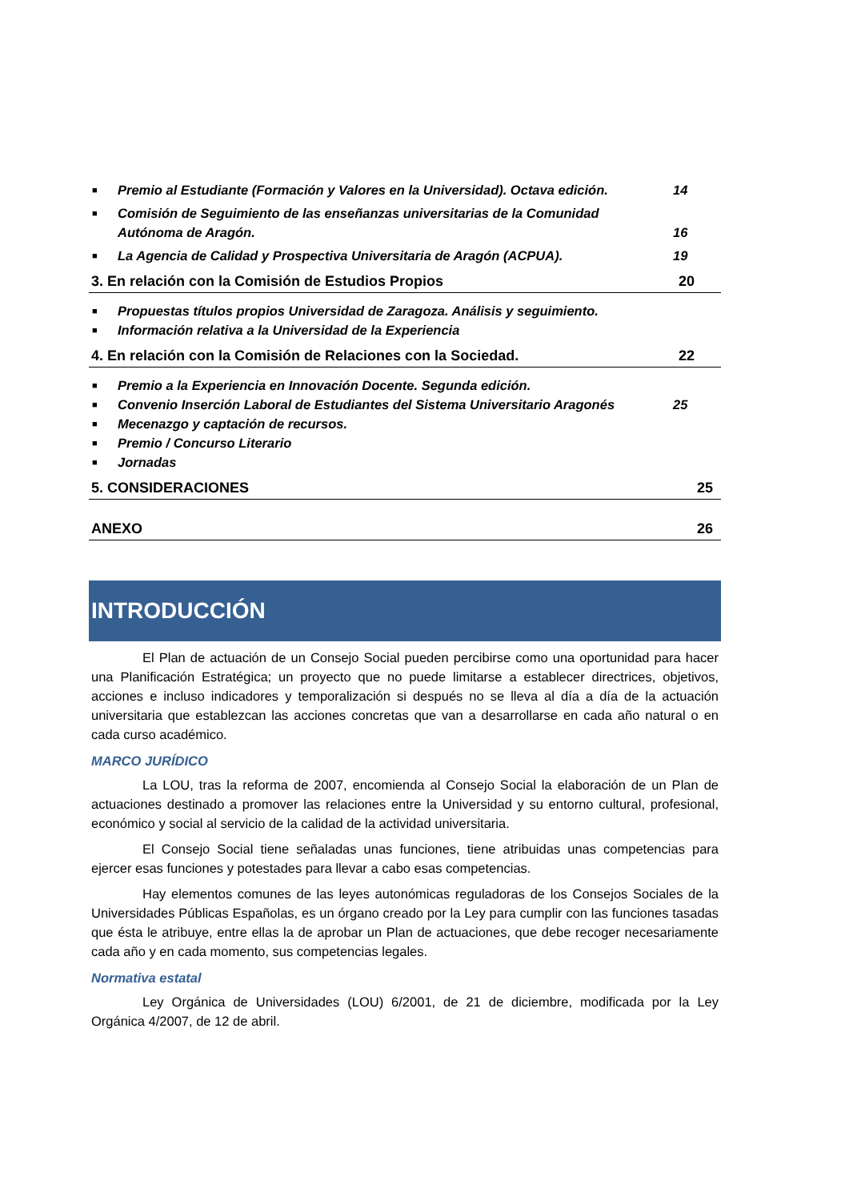■ Premio al Estudiante (Formación y Valores en la Universidad). Octava edición. 14
■ Comisión de Seguimiento de las enseñanzas universitarias de la Comunidad
Autónoma de Aragón. 16
■ La Agencia de Calidad y Prospectiva Universitaria de Aragón (ACPUA). 19
3. En relación con la Comisión de Estudios Propios 20
■ Propuestas títulos propios Universidad de Zaragoza. Análisis y seguimiento.
■ Información relativa a la Universidad de la Experiencia
4. En relación con la Comisión de Relaciones con la Sociedad. 22
■ Premio a la Experiencia en Innovación Docente. Segunda edición.
■ Convenio Inserción Laboral de Estudiantes del Sistema Universitario Aragonés 25
■ Mecenazgo y captación de recursos.
■ Premio / Concurso Literario
■ Jornadas
5. CONSIDERACIONES 25
ANEXO 26
INTRODUCCIÓN
El Plan de actuación de un Consejo Social pueden percibirse como una oportunidad para hacer una Planificación Estratégica; un proyecto que no puede limitarse a establecer directrices, objetivos, acciones e incluso indicadores y temporalización si después no se lleva al día a día de la actuación universitaria que establezcan las acciones concretas que van a desarrollarse en cada año natural o en cada curso académico.
MARCO JURÍDICO
La LOU, tras la reforma de 2007, encomienda al Consejo Social la elaboración de un Plan de actuaciones destinado a promover las relaciones entre la Universidad y su entorno cultural, profesional, económico y social al servicio de la calidad de la actividad universitaria.
El Consejo Social tiene señaladas unas funciones, tiene atribuidas unas competencias para ejercer esas funciones y potestades para llevar a cabo esas competencias.
Hay elementos comunes de las leyes autonómicas reguladoras de los Consejos Sociales de la Universidades Públicas Españolas, es un órgano creado por la Ley para cumplir con las funciones tasadas que ésta le atribuye, entre ellas la de aprobar un Plan de actuaciones, que debe recoger necesariamente cada año y en cada momento, sus competencias legales.
Normativa estatal
Ley Orgánica de Universidades (LOU) 6/2001, de 21 de diciembre, modificada por la Ley Orgánica 4/2007, de 12 de abril.